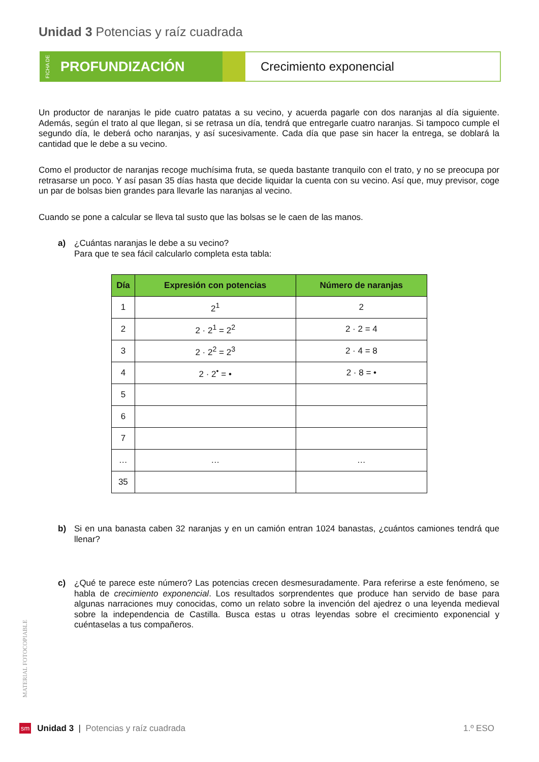Unidad 3 Potencias y raíz cuadrada
FICHA DE PROFUNDIZACIÓN
Crecimiento exponencial
Un productor de naranjas le pide cuatro patatas a su vecino, y acuerda pagarle con dos naranjas al día siguiente. Además, según el trato al que llegan, si se retrasa un día, tendrá que entregarle cuatro naranjas. Si tampoco cumple el segundo día, le deberá ocho naranjas, y así sucesivamente. Cada día que pase sin hacer la entrega, se doblará la cantidad que le debe a su vecino.
Como el productor de naranjas recoge muchísima fruta, se queda bastante tranquilo con el trato, y no se preocupa por retrasarse un poco. Y así pasan 35 días hasta que decide liquidar la cuenta con su vecino. Así que, muy previsor, coge un par de bolsas bien grandes para llevarle las naranjas al vecino.
Cuando se pone a calcular se lleva tal susto que las bolsas se le caen de las manos.
a) ¿Cuántas naranjas le debe a su vecino?
Para que te sea fácil calcularlo completa esta tabla:
| Día | Expresión con potencias | Número de naranjas |
| --- | --- | --- |
| 1 | 2<sup>1</sup> | 2 |
| 2 | 2 · 2<sup>1</sup> = 2<sup>2</sup> | 2 · 2 = 4 |
| 3 | 2 · 2<sup>2</sup> = 2<sup>3</sup> | 2 · 4 = 8 |
| 4 | 2 · 2<sup>•</sup> = • | 2 · 8 = • |
| 5 | | |
| 6 | | |
| 7 | | |
| … | … | … |
| 35 | | |
b) Si en una banasta caben 32 naranjas y en un camión entran 1024 banastas, ¿cuántos camiones tendrá que llenar?
c) ¿Qué te parece este número? Las potencias crecen desmesuradamente. Para referirse a este fenómeno, se habla de crecimiento exponencial. Los resultados sorprendentes que produce han servido de base para algunas narraciones muy conocidas, como un relato sobre la invención del ajedrez o una leyenda medieval sobre la independencia de Castilla. Busca estas u otras leyendas sobre el crecimiento exponencial y cuéntaselas a tus compañeros.
MATERIAL FOTOCOPIABLE
sm Unidad 3 | Potencias y raíz cuadrada 1.º ESO